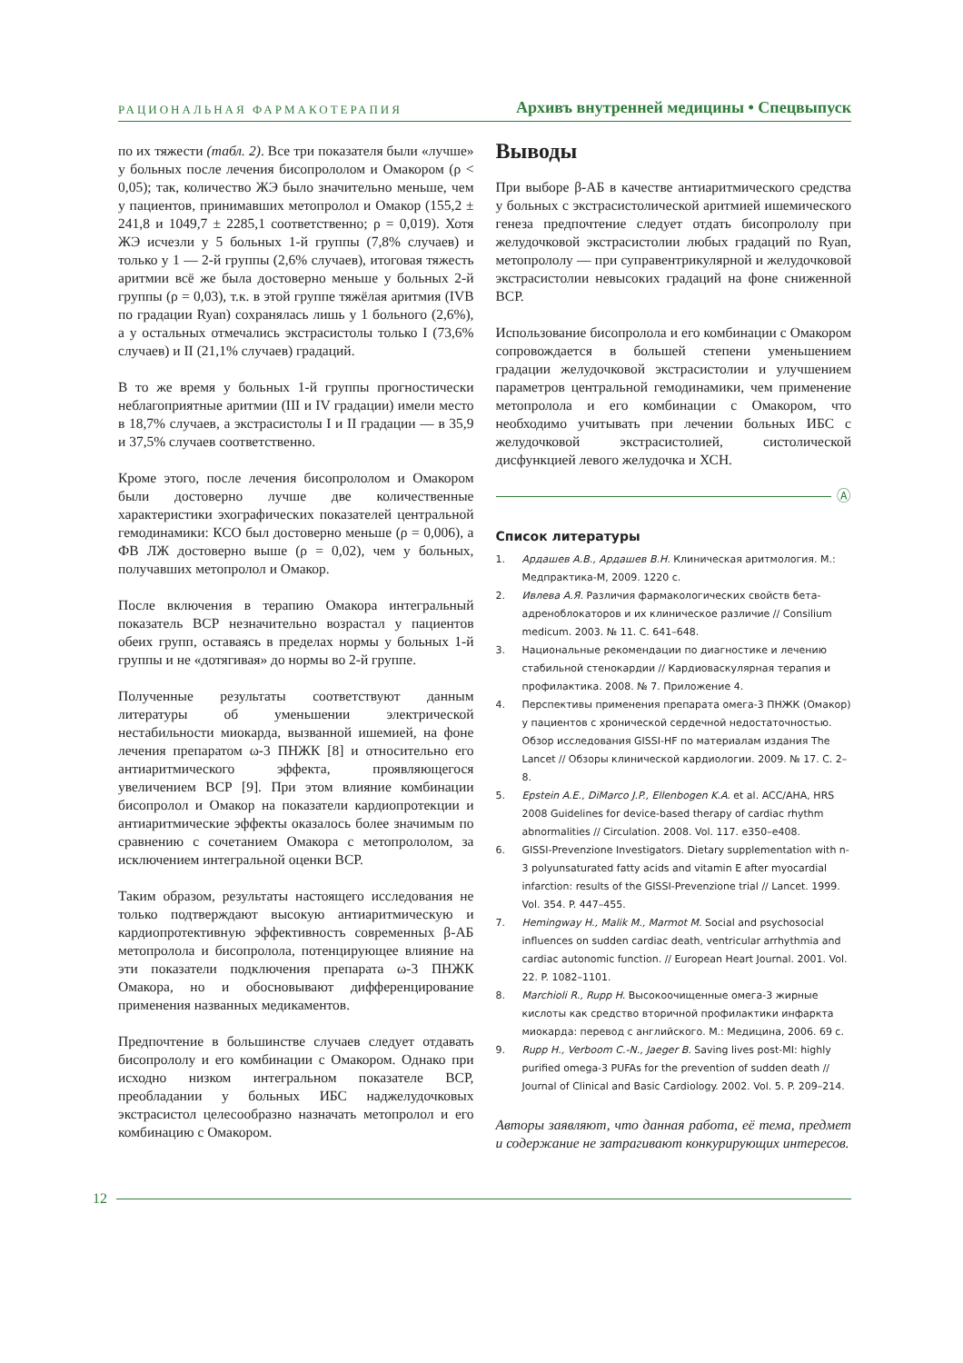РАЦИОНАЛЬНАЯ ФАРМАКОТЕРАПИЯ
Архивъ внутренней медицины • Спецвыпуск
по их тяжести (табл. 2). Все три показателя были «лучше» у больных после лечения бисопрололом и Омакором (ρ < 0,05); так, количество ЖЭ было значительно меньше, чем у пациентов, принимавших метопролол и Омакор (155,2 ± 241,8 и 1049,7 ± 2285,1 соответственно; ρ = 0,019). Хотя ЖЭ исчезли у 5 больных 1-й группы (7,8% случаев) и только у 1 — 2-й группы (2,6% случаев), итоговая тяжесть аритмии всё же была достоверно меньше у больных 2-й группы (ρ = 0,03), т.к. в этой группе тяжёлая аритмия (IVB по градации Ryan) сохранялась лишь у 1 больного (2,6%), а у остальных отмечались экстрасистолы только I (73,6% случаев) и II (21,1% случаев) градаций.
В то же время у больных 1-й группы прогностически неблагоприятные аритмии (III и IV градации) имели место в 18,7% случаев, а экстрасистолы I и II градации — в 35,9 и 37,5% случаев соответственно.
Кроме этого, после лечения бисопрололом и Омакором были достоверно лучше две количественные характеристики эхографических показателей центральной гемодинамики: КСО был достоверно меньше (ρ = 0,006), а ФВ ЛЖ достоверно выше (ρ = 0,02), чем у больных, получавших метопролол и Омакор.
После включения в терапию Омакора интегральный показатель ВСР незначительно возрастал у пациентов обеих групп, оставаясь в пределах нормы у больных 1-й группы и не «дотягивая» до нормы во 2-й группе.
Полученные результаты соответствуют данным литературы об уменьшении электрической нестабильности миокарда, вызванной ишемией, на фоне лечения препаратом ω-3 ПНЖК [8] и относительно его антиаритмического эффекта, проявляющегося увеличением ВСР [9]. При этом влияние комбинации бисопролол и Омакор на показатели кардиопротекции и антиаритмические эффекты оказалось более значимым по сравнению с сочетанием Омакора с метопрололом, за исключением интегральной оценки ВСР.
Таким образом, результаты настоящего исследования не только подтверждают высокую антиаритмическую и кардиопротективную эффективность современных β-АБ метопролола и бисопролола, потенцирующее влияние на эти показатели подключения препарата ω-3 ПНЖК Омакора, но и обосновывают дифференцирование применения названных медикаментов.
Предпочтение в большинстве случаев следует отдавать бисопрололу и его комбинации с Омакором. Однако при исходно низком интегральном показателе ВСР, преобладании у больных ИБС наджелудочковых экстрасистол целесообразно назначать метопролол и его комбинацию с Омакором.
Выводы
При выборе β-АБ в качестве антиаритмического средства у больных с экстрасистолической аритмией ишемического генеза предпочтение следует отдать бисопрололу при желудочковой экстрасистолии любых градаций по Ryan, метопрололу — при суправентрикулярной и желудочковой экстрасистолии невысоких градаций на фоне сниженной ВСР.
Использование бисопролола и его комбинации с Омакором сопровождается в большей степени уменьшением градации желудочковой экстрасистолии и улучшением параметров центральной гемодинамики, чем применение метопролола и его комбинации с Омакором, что необходимо учитывать при лечении больных ИБС с желудочковой экстрасистолией, систолической дисфункцией левого желудочка и ХСН.
Ⓐ
Список литературы
1. Ардашев А.В., Ардашев В.Н. Клиническая аритмология. М.: Медпрактика-М, 2009. 1220 с.
2. Ивлева А.Я. Различия фармакологических свойств бета-адреноблокаторов и их клиническое различие // Consilium medicum. 2003. № 11. С. 641–648.
3. Национальные рекомендации по диагностике и лечению стабильной стенокардии // Кардиоваскулярная терапия и профилактика. 2008. № 7. Приложение 4.
4. Перспективы применения препарата омега-3 ПНЖК (Омакор) у пациентов с хронической сердечной недостаточностью. Обзор исследования GISSI-HF по материалам издания The Lancet // Обзоры клинической кардиологии. 2009. № 17. С. 2–8.
5. Epstein A.E., DiMarco J.P., Ellenbogen K.A. et al. ACC/AHA, HRS 2008 Guidelines for device-based therapy of cardiac rhythm abnormalities // Circulation. 2008. Vol. 117. e350–e408.
6. GISSI-Prevenzione Investigators. Dietary supplementation with n-3 polyunsaturated fatty acids and vitamin E after myocardial infarction: results of the GISSI-Prevenzione trial // Lancet. 1999. Vol. 354. P. 447–455.
7. Hemingway H., Malik M., Marmot M. Social and psychosocial influences on sudden cardiac death, ventricular arrhythmia and cardiac autonomic function. // European Heart Journal. 2001. Vol. 22. P. 1082–1101.
8. Marchioli R., Rupp H. Высокоочищенные омега-3 жирные кислоты как средство вторичной профилактики инфаркта миокарда: перевод с английского. М.: Медицина, 2006. 69 с.
9. Rupp H., Verboom C.-N., Jaeger B. Saving lives post-MI: highly purified omega-3 PUFAs for the prevention of sudden death // Journal of Clinical and Basic Cardiology. 2002. Vol. 5. P. 209–214.
Авторы заявляют, что данная работа, её тема, предмет и содержание не затрагивают конкурирующих интересов.
12